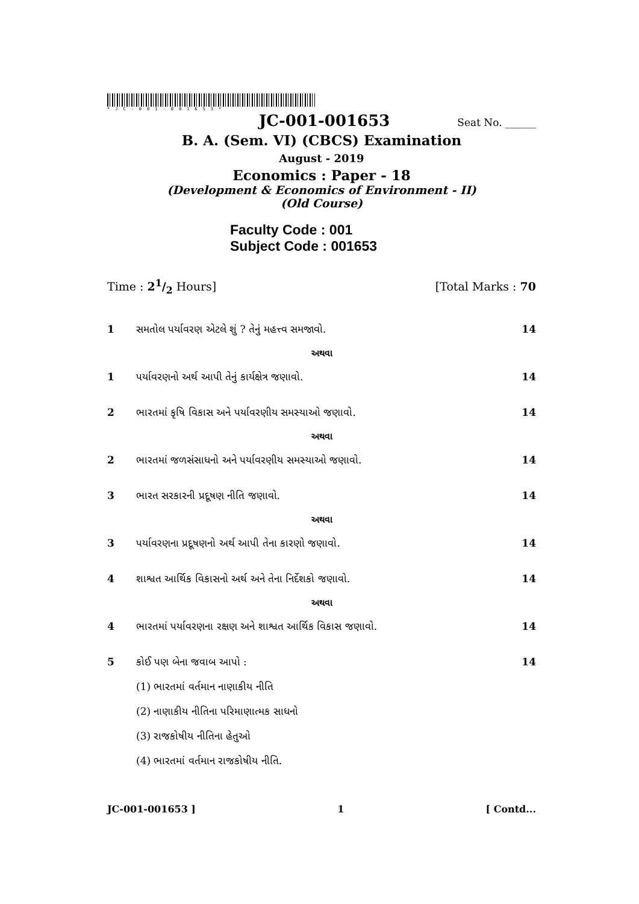*JC-001-001653*
JC-001-001653 Seat No. ______
B. A. (Sem. VI) (CBCS) Examination
August - 2019
Economics : Paper - 18
(Development & Economics of Environment - II)
(Old Course)
Faculty Code : 001
Subject Code : 001653
Time : 21/2 Hours] [Total Marks : 70
1 સમતોલ પર્યાવરણ એટલે શું ? તેનું મહત્ત્વ સમજાવો. 14
અથવા
1 પર્યાવરણનો અર્થ આપી તેનું કાર્યક્ષેત્ર જણાવો. 14
2 ભારતમાં કૃષિ વિકાસ અને પર્યાવરણીય સમસ્યાઓ જણાવો. 14
અથવા
2 ભારતમાં જળસંસાધનો અને પર્યાવરણીય સમસ્યાઓ જણાવો. 14
3 ભારત સરકારની પ્રદૂષણ નીતિ જણાવો. 14
અથવા
3 પર્યાવરણના પ્રદૂષણનો અર્થ આપી તેના કારણો જણાવો. 14
4 શાશ્વત આર્થિક વિકાસનો અર્થ અને તેના નિર્દેશકો જણાવો. 14
અથવા
4 ભારતમાં પર્યાવરણના રક્ષણ અને શાશ્વત આર્થિક વિકાસ જણાવો. 14
5 કોઈ પણ બેના જવાબ આપો : 14
(1) ભારતમાં વર્તમાન નાણાકીય નીતિ
(2) નાણાકીય નીતિના પરિમાણાત્મક સાધનો
(3) રાજકોષીય નીતિના હેતુઓ
(4) ભારતમાં વર્તમાન રાજકોષીય નીતિ.
JC-001-001653 ] 1 [ Contd...